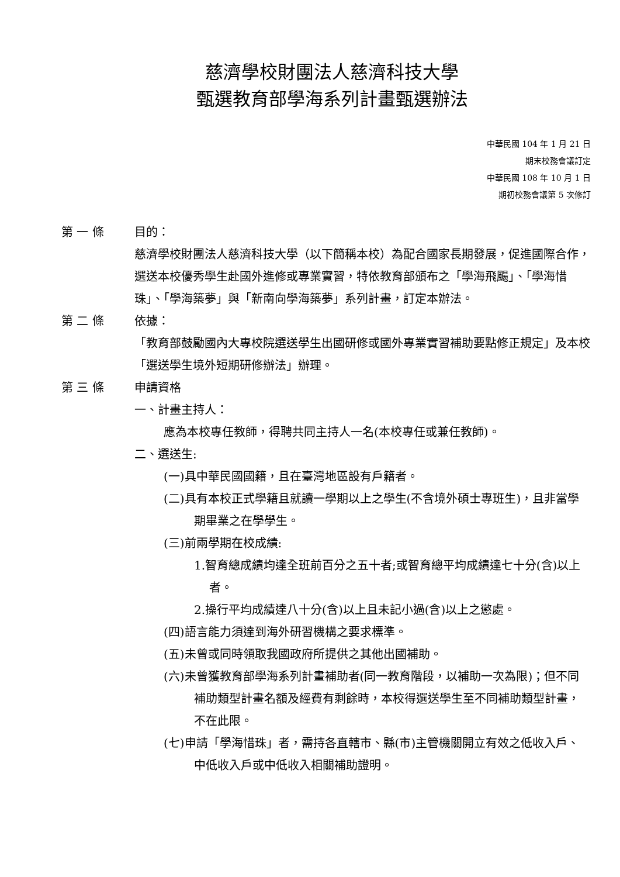慈濟學校財團法人慈濟科技大學
甄選教育部學海系列計畫甄選辦法
中華民國 104 年 1 月 21 日
期末校務會議訂定
中華民國 108 年 10 月 1 日
期初校務會議第 5 次修訂
第 一 條 目的：
慈濟學校財團法人慈濟科技大學（以下簡稱本校）為配合國家長期發展，促進國際合作，選送本校優秀學生赴國外進修或專業實習，特依教育部頒布之「學海飛颺」、「學海惜珠」、「學海築夢」與「新南向學海築夢」系列計畫，訂定本辦法。
第 二 條 依據：
「教育部鼓勵國內大專校院選送學生出國研修或國外專業實習補助要點修正規定」及本校「選送學生境外短期研修辦法」辦理。
第 三 條 申請資格
一、計畫主持人：
應為本校專任教師，得聘共同主持人一名(本校專任或兼任教師)。
二、選送生:
(一)具中華民國國籍，且在臺灣地區設有戶籍者。
(二)具有本校正式學籍且就讀一學期以上之學生(不含境外碩士專班生)，且非當學期畢業之在學學生。
(三)前兩學期在校成績:
1.智育總成績均達全班前百分之五十者;或智育總平均成績達七十分(含)以上者。
2.操行平均成績達八十分(含)以上且未記小過(含)以上之懲處。
(四)語言能力須達到海外研習機構之要求標準。
(五)未曾或同時領取我國政府所提供之其他出國補助。
(六)未曾獲教育部學海系列計畫補助者(同一教育階段，以補助一次為限)；但不同補助類型計畫名額及經費有剩餘時，本校得選送學生至不同補助類型計畫，不在此限。
(七)申請「學海惜珠」者，需持各直轄市、縣(市)主管機關開立有效之低收入戶、中低收入戶或中低收入相關補助證明。